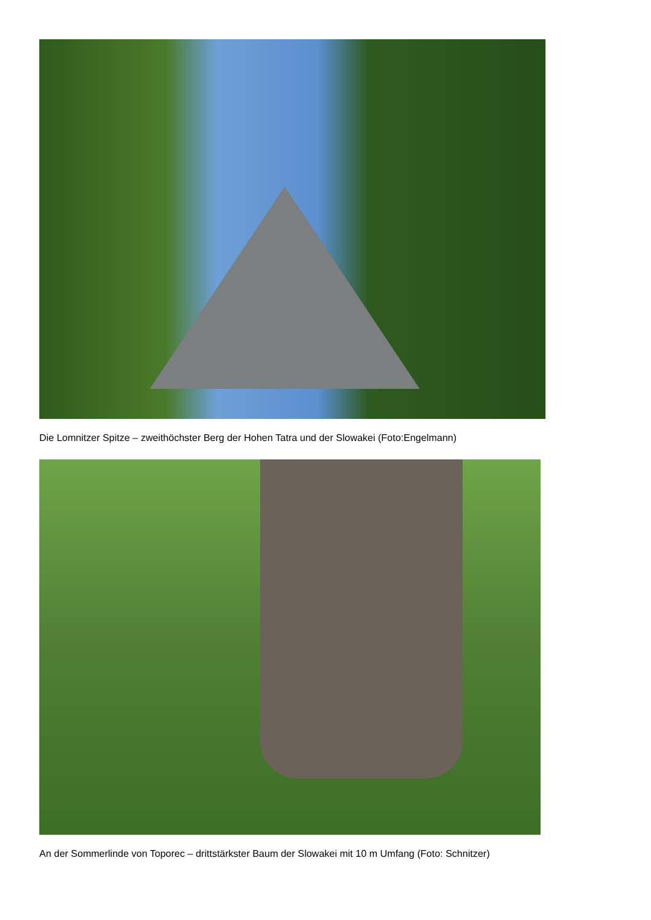Die Lomnitzer Spitze – zweithöchster Berg der Hohen Tatra und der Slowakei (Foto:Engelmann)
An der Sommerlinde von Toporec – drittstärkster Baum der Slowakei mit 10 m Umfang (Foto: Schnitzer)